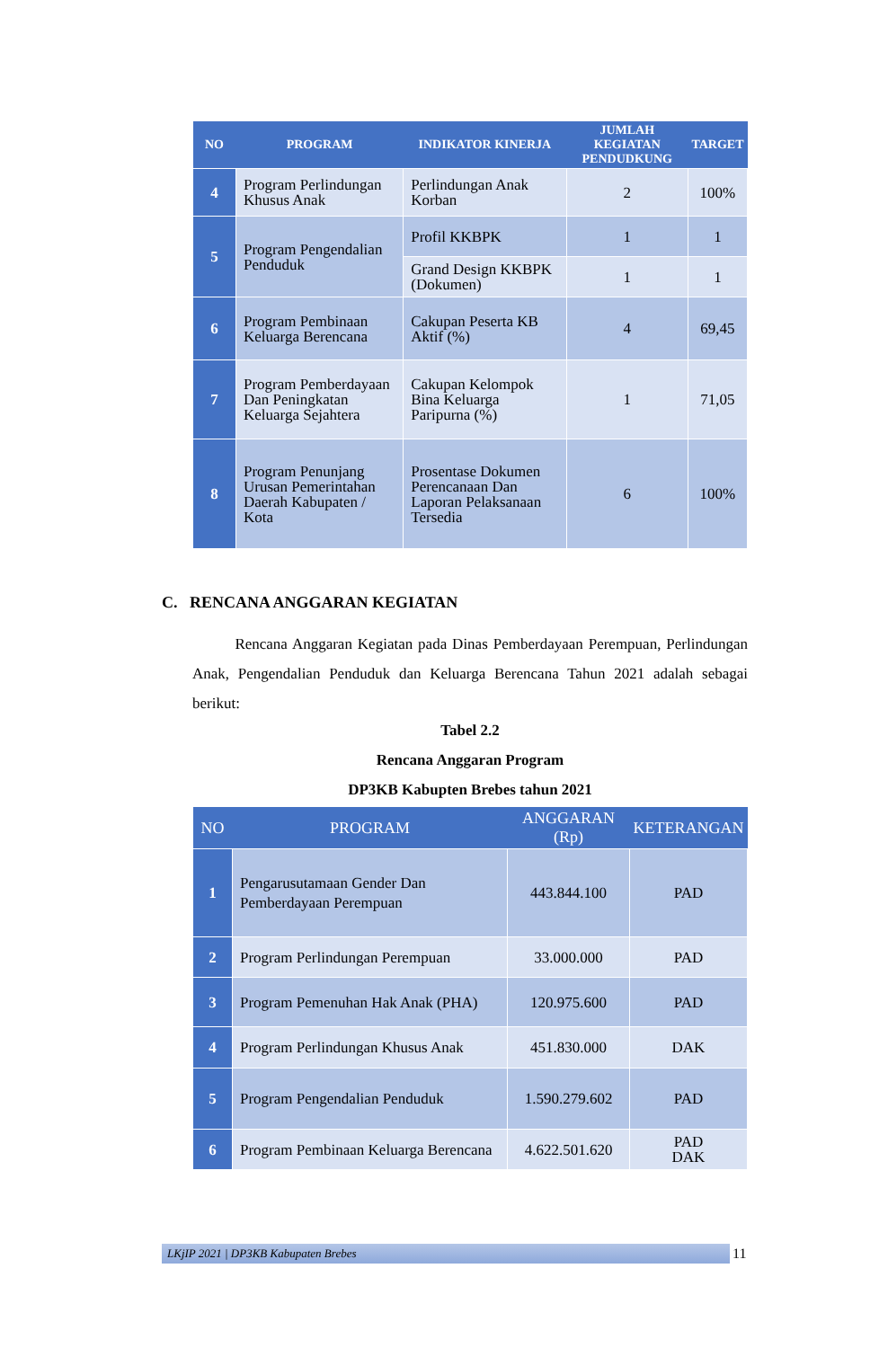| NO | PROGRAM | INDIKATOR KINERJA | JUMLAH KEGIATAN PENDUDKUNG | TARGET |
| --- | --- | --- | --- | --- |
| 4 | Program Perlindungan Khusus Anak | Perlindungan Anak Korban | 2 | 100% |
| 5 | Program Pengendalian Penduduk | Profil KKBPK | 1 | 1 |
| | | Grand Design KKBPK (Dokumen) | 1 | 1 |
| 6 | Program Pembinaan Keluarga Berencana | Cakupan Peserta KB Aktif (%) | 4 | 69,45 |
| 7 | Program Pemberdayaan Dan Peningkatan Keluarga Sejahtera | Cakupan Kelompok Bina Keluarga Paripurna (%) | 1 | 71,05 |
| 8 | Program Penunjang Urusan Pemerintahan Daerah Kabupaten / Kota | Prosentase Dokumen Perencanaan Dan Laporan Pelaksanaan Tersedia | 6 | 100% |
C. RENCANA ANGGARAN KEGIATAN
Rencana Anggaran Kegiatan pada Dinas Pemberdayaan Perempuan, Perlindungan Anak, Pengendalian Penduduk dan Keluarga Berencana Tahun 2021 adalah sebagai berikut:
Tabel 2.2
Rencana Anggaran Program
DP3KB Kabupten Brebes tahun 2021
| NO | PROGRAM | ANGGARAN (Rp) | KETERANGAN |
| --- | --- | --- | --- |
| 1 | Pengarusutamaan Gender Dan Pemberdayaan Perempuan | 443.844.100 | PAD |
| 2 | Program Perlindungan Perempuan | 33.000.000 | PAD |
| 3 | Program Pemenuhan Hak Anak (PHA) | 120.975.600 | PAD |
| 4 | Program Perlindungan Khusus Anak | 451.830.000 | DAK |
| 5 | Program Pengendalian Penduduk | 1.590.279.602 | PAD |
| 6 | Program Pembinaan Keluarga Berencana | 4.622.501.620 | PAD DAK |
LKjIP 2021 | DP3KB Kabupaten Brebes 11